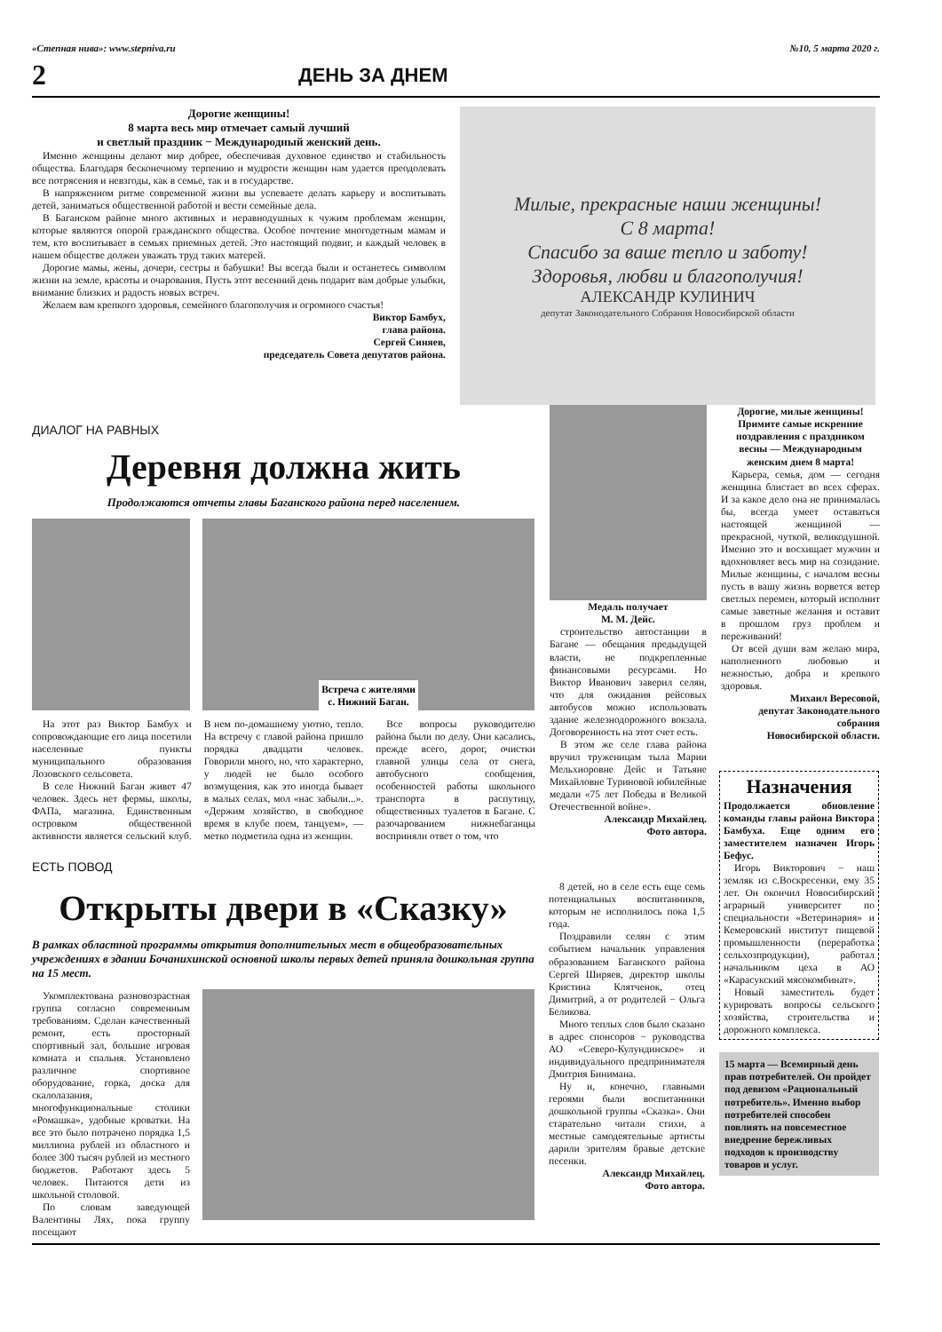«Степная нива»: www.stepniva.ru №10, 5 марта 2020 г.
2 ДЕНЬ ЗА ДНЕМ
Дорогие женщины!
8 марта весь мир отмечает самый лучший
и светлый праздник − Международный женский день.
Именно женщины делают мир добрее, обеспечивая духовное единство и стабильность общества. Благодаря бесконечному терпению и мудрости женщин нам удается преодолевать все потрясения и невзгоды, как в семье, так и в государстве.
В напряженном ритме современной жизни вы успеваете делать карьеру и воспитывать детей, заниматься общественной работой и вести семейные дела.
В Баганском районе много активных и неравнодушных к чужим проблемам женщин, которые являются опорой гражданского общества. Особое почтение многодетным мамам и тем, кто воспитывает в семьях приемных детей. Это настоящий подвиг, и каждый человек в нашем обществе должен уважать труд таких матерей.
Дорогие мамы, жены, дочери, сестры и бабушки! Вы всегда были и останетесь символом жизни на земле, красоты и очарования. Пусть этот весенний день подарит вам добрые улыбки, внимание близких и радость новых встреч.
Желаем вам крепкого здоровья, семейного благополучия и огромного счастья!
Виктор Бамбух,
глава района.
Сергей Синяев,
председатель Совета депутатов района.
Милые, прекрасные наши женщины!
С 8 марта!
Спасибо за ваше тепло и заботу!
Здоровья, любви и благополучия!
АЛЕКСАНДР КУЛИНИЧ
депутат Законодательного Собрания Новосибирской области
ДИАЛОГ НА РАВНЫХ
Деревня должна жить
Продолжаются отчеты главы Баганского района перед населением.
Встреча с жителями
с. Нижний Баган.
На этот раз Виктор Бамбух и сопровождающие его лица посетили населенные пункты муниципального образования Лозовского сельсовета.
В селе Нижний Баган живет 47 человек. Здесь нет фермы, школы, ФАПа, магазина. Единственным островком общественной активности является сельский клуб. В нем по-домашнему уютно, тепло. На встречу с главой района пришло порядка двадцати человек. Говорили много, но, что характерно, у людей не было особого возмущения, как это иногда бывает в малых селах, мол «нас забыли...». «Держим хозяйство, в свободное время в клубе поем, танцуем», — метко подметила одна из женщин.
Все вопросы руководителю района были по делу. Они касались, прежде всего, дорог, очистки главной улицы села от снега, автобусного сообщения, особенностей работы школьного транспорта в распутицу, общественных туалетов в Багане. С разочарованием нижнебаганцы восприняли ответ о том, что
Медаль получает
М. М. Дейс.
строительство автостанции в Багане — обещания предыдущей власти, не подкрепленные финансовыми ресурсами. Но Виктор Иванович заверил селян, что для ожидания рейсовых автобусов можно использовать здание железнодорожного вокзала. Договоренность на этот счет есть.
В этом же селе глава района вручил труженицам тыла Марии Мельхиоровне Дейс и Татьяне Михайловне Туриновой юбилейные медали «75 лет Победы в Великой Отечественной войне».
Александр Михайлец.
Фото автора.
Дорогие, милые женщины! Примите самые искренние поздравления с праздником весны — Международным женским днем 8 марта!
Карьера, семья, дом — сегодня женщина блистает во всех сферах. И за какое дело она не принималась бы, всегда умеет оставаться настоящей женщиной — прекрасной, чуткой, великодушной. Именно это и восхищает мужчин и вдохновляет весь мир на созидание. Милые женщины, с началом весны пусть в вашу жизнь ворвется ветер светлых перемен, который исполнит самые заветные желания и оставит в прошлом груз проблем и переживаний!
От всей души вам желаю мира, наполненного любовью и нежностью, добра и крепкого здоровья.
Михаил Вересовой,
депутат Законодательного собрания
Новосибирской области.
ЕСТЬ ПОВОД
Открыты двери в «Сказку»
В рамках областной программы открытия дополнительных мест в общеобразовательных учреждениях в здании Бочанихинской основной школы первых детей приняла дошкольная группа на 15 мест.
Укомплектована разновозрастная группа согласно современным требованиям. Сделан качественный ремонт, есть просторный спортивный зал, большие игровая комната и спальня. Установлено различное спортивное оборудование, горка, доска для скалолазания, многофункциональные столики «Ромашка», удобные кроватки. На все это было потрачено порядка 1,5 миллиона рублей из областного и более 300 тысяч рублей из местного бюджетов. Работают здесь 5 человек. Питаются дети из школьной столовой.
По словам заведующей Валентины Лях, пока группу посещают
8 детей, но в селе есть еще семь потенциальных воспитанников, которым не исполнилось пока 1,5 года.
Поздравили селян с этим событием начальник управления образованием Баганского района Сергей Ширяев, директор школы Кристина Клятченок, отец Димитрий, а от родителей − Ольга Беликова.
Много теплых слов было сказано в адрес спонсоров − руководства АО «Северо-Кулундинское» и индивидуального предпринимателя Дмитрия Бинимана.
Ну и, конечно, главными героями были воспитанники дошкольной группы «Сказка». Они старательно читали стихи, а местные самодеятельные артисты дарили зрителям бравые детские песенки.
Александр Михайлец.
Фото автора.
Назначения
Продолжается обновление команды главы района Виктора Бамбуха. Еще одним его заместителем назначен Игорь Бефус.
Игорь Викторович − наш земляк из с.Воскресенки, ему 35 лет. Он окончил Новосибирский аграрный университет по специальности «Ветеринария» и Кемеровский институт пищевой промышленности (переработка сельхозпродукции), работал начальником цеха в АО «Карасукский мясокомбинат».
Новый заместитель будет курировать вопросы сельского хозяйства, строительства и дорожного комплекса.
15 марта — Всемирный день прав потребителей. Он пройдет под девизом «Рациональный потребитель». Именно выбор потребителей способен повлиять на повсеместное внедрение бережливых подходов к производству товаров и услуг.